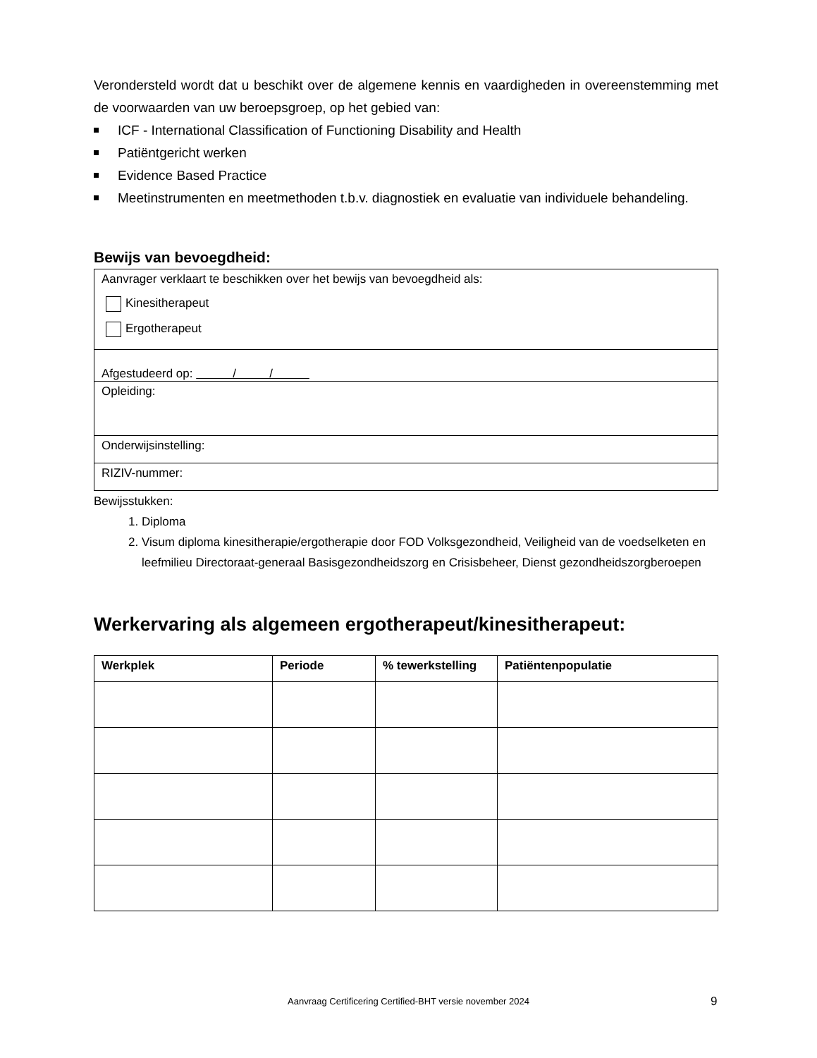Verondersteld wordt dat u beschikt over de algemene kennis en vaardigheden in overeenstemming met de voorwaarden van uw beroepsgroep, op het gebied van:
ICF - International Classification of Functioning Disability and Health
Patiëntgericht werken
Evidence Based Practice
Meetinstrumenten en meetmethoden t.b.v. diagnostiek en evaluatie van individuele behandeling.
Bewijs van bevoegdheid:
| Aanvrager verklaart te beschikken over het bewijs van bevoegdheid als: Kinesitherapeut Ergotherapeut |
| Afgestudeerd op: / / |
| Opleiding: |
| Onderwijsinstelling: |
| RIZIV-nummer: |
Bewijsstukken:
1. Diploma
2. Visum diploma kinesitherapie/ergotherapie door FOD Volksgezondheid, Veiligheid van de voedselketen en leefmilieu Directoraat-generaal Basisgezondheidszorg en Crisisbeheer, Dienst gezondheidszorgberoepen
Werkervaring als algemeen ergotherapeut/kinesitherapeut:
| Werkplek | Periode | % tewerkstelling | Patiëntenpopulatie |
| --- | --- | --- | --- |
Aanvraag Certificering Certified-BHT versie november 2024 9